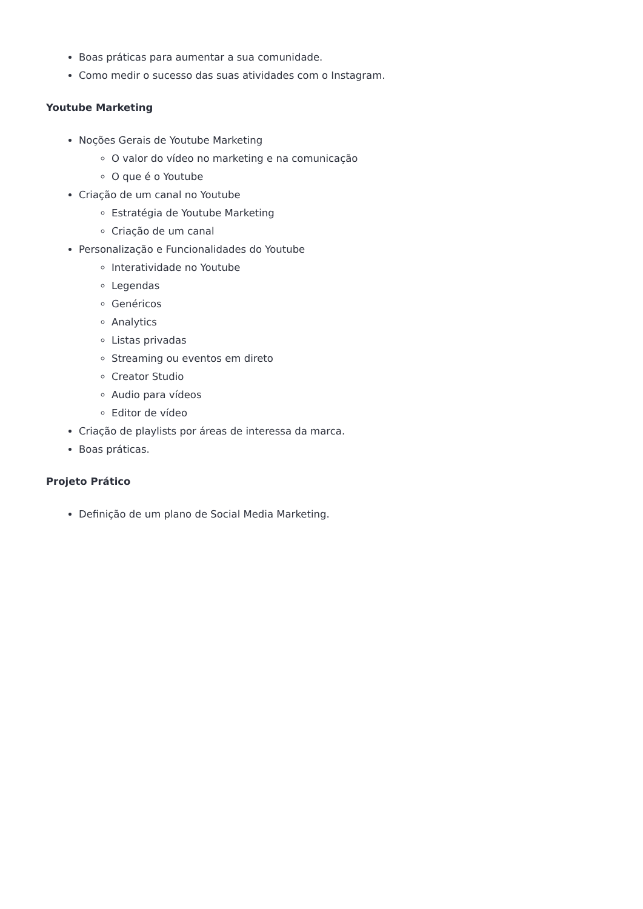Boas práticas para aumentar a sua comunidade.
Como medir o sucesso das suas atividades com o Instagram.
Youtube Marketing
Noções Gerais de Youtube Marketing
O valor do vídeo no marketing e na comunicação
O que é o Youtube
Criação de um canal no Youtube
Estratégia de Youtube Marketing
Criação de um canal
Personalização e Funcionalidades do Youtube
Interatividade no Youtube
Legendas
Genéricos
Analytics
Listas privadas
Streaming ou eventos em direto
Creator Studio
Audio para vídeos
Editor de vídeo
Criação de playlists por áreas de interessa da marca.
Boas práticas.
Projeto Prático
Definição de um plano de Social Media Marketing.